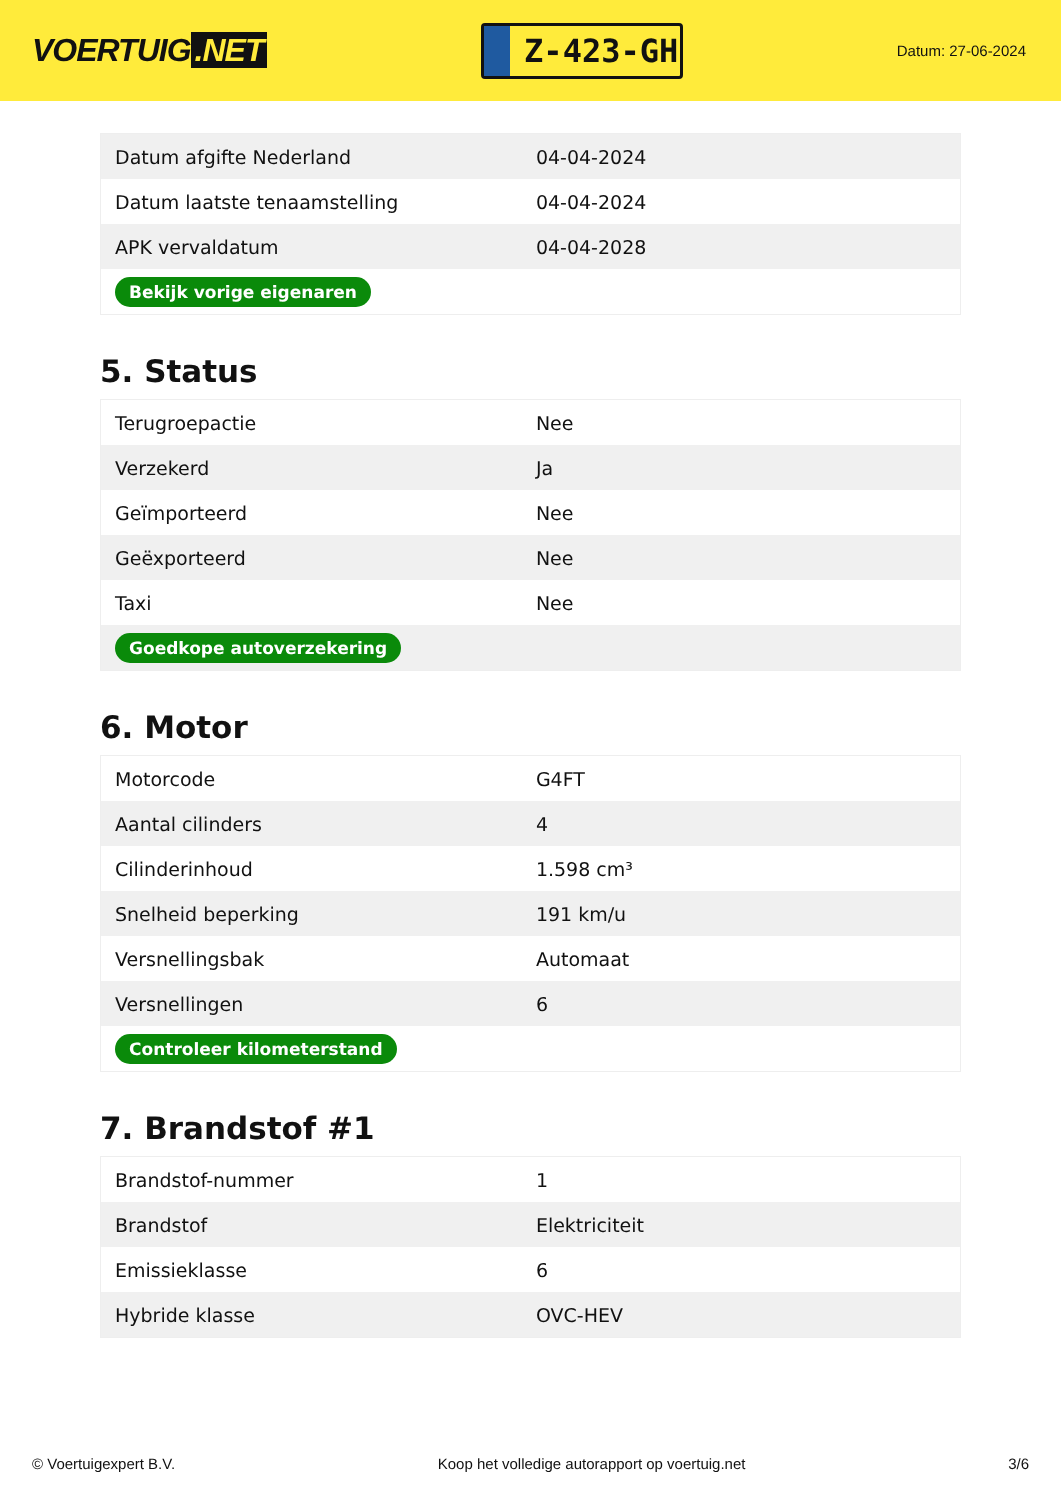VOERTUIG.NET
Z-423-GH
Datum: 27-06-2024
| Datum afgifte Nederland | 04-04-2024 |
| Datum laatste tenaamstelling | 04-04-2024 |
| APK vervaldatum | 04-04-2028 |
| Bekijk vorige eigenaren | |
5. Status
| Terugroepactie | Nee |
| Verzekerd | Ja |
| Geïmporteerd | Nee |
| Geëxporteerd | Nee |
| Taxi | Nee |
| Goedkope autoverzekering | |
6. Motor
| Motorcode | G4FT |
| Aantal cilinders | 4 |
| Cilinderinhoud | 1.598 cm³ |
| Snelheid beperking | 191 km/u |
| Versnellingsbak | Automaat |
| Versnellingen | 6 |
| Controleer kilometerstand | |
7. Brandstof #1
| Brandstof-nummer | 1 |
| Brandstof | Elektriciteit |
| Emissieklasse | 6 |
| Hybride klasse | OVC-HEV |
© Voertuigexpert B.V. Koop het volledige autorapport op voertuig.net 3/6